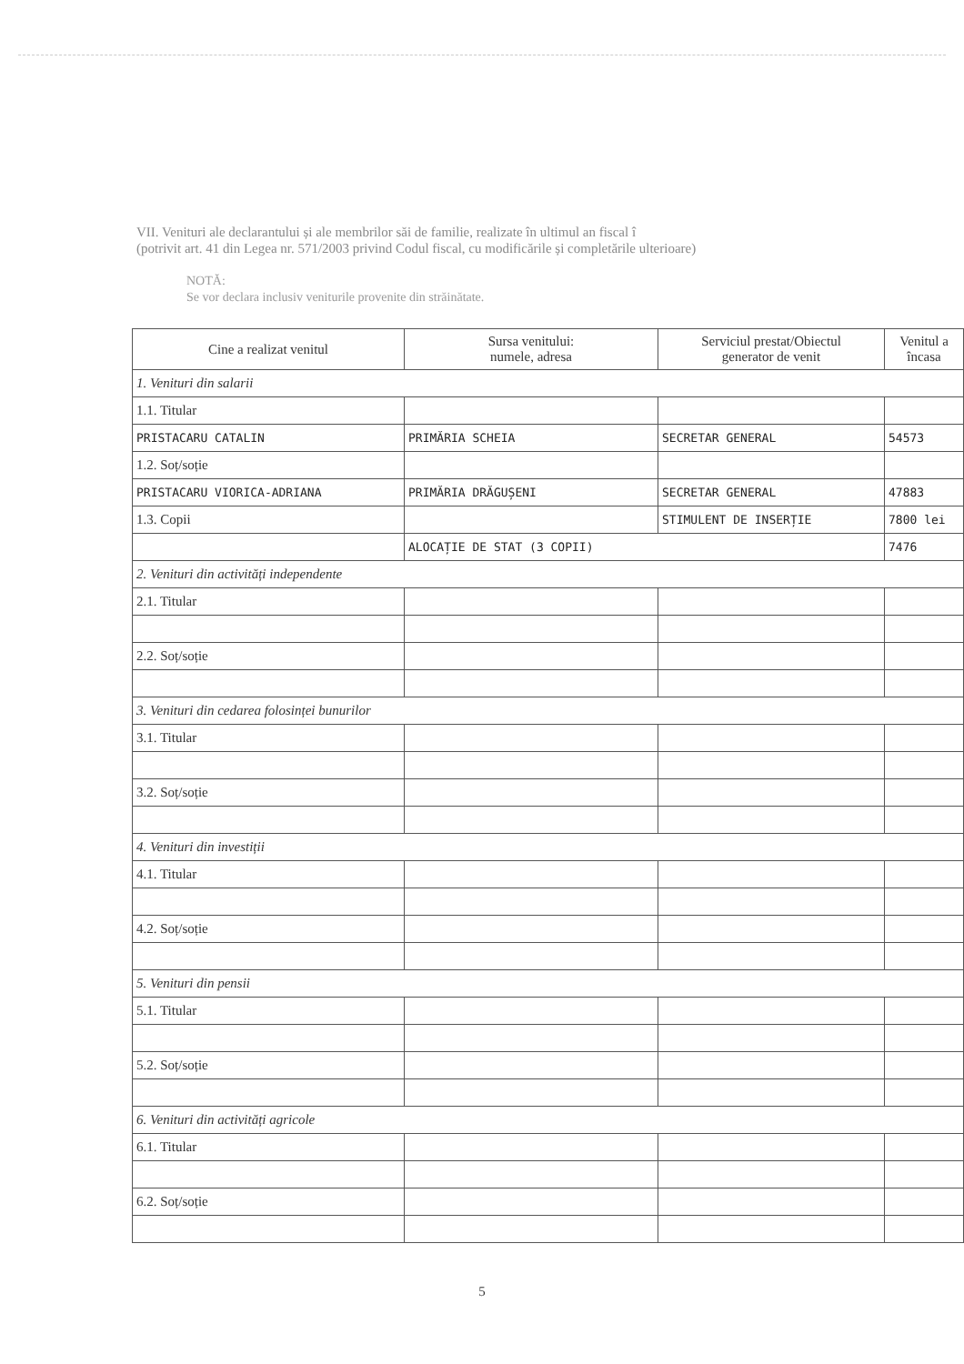VII. Venituri ale declarantului și ale membrilor săi de familie, realizate în ultimul an fiscal î
(potrivit art. 41 din Legea nr. 571/2003 privind Codul fiscal, cu modificările și completările ulterioare)
NOTĂ:
Se vor declara inclusiv veniturile provenite din străinătate.
| Cine a realizat venitul | Sursa venitului: numele, adresa | Serviciul prestat/Obiectul generator de venit | Venitul a încasa |
| --- | --- | --- | --- |
| 1. Venituri din salarii | | | |
| 1.1. Titular | | | |
| PRISTACARU CATALIN | PRIMĂRIA SCHEIA | SECRETAR GENERAL | 54573 |
| 1.2. Soț/soție | | | |
| PRISTACARU VIORICA-ADRIANA | PRIMĂRIA DRĂGUȘENI | SECRETAR GENERAL | 47883 |
| 1.3. Copii | | STIMULENT DE INSERȚIE | 7800 lei |
| | ALOCAȚIE DE STAT (3 COPII) | | 7476 |
| 2. Venituri din activități independente | | | |
| 2.1. Titular | | | |
| 2.2. Soț/soție | | | |
| 3. Venituri din cedarea folosinței bunurilor | | | |
| 3.1. Titular | | | |
| 3.2. Soț/soție | | | |
| 4. Venituri din investiții | | | |
| 4.1. Titular | | | |
| 4.2. Soț/soție | | | |
| 5. Venituri din pensii | | | |
| 5.1. Titular | | | |
| 5.2. Soț/soție | | | |
| 6. Venituri din activități agricole | | | |
| 6.1. Titular | | | |
| 6.2. Soț/soție | | | |
5